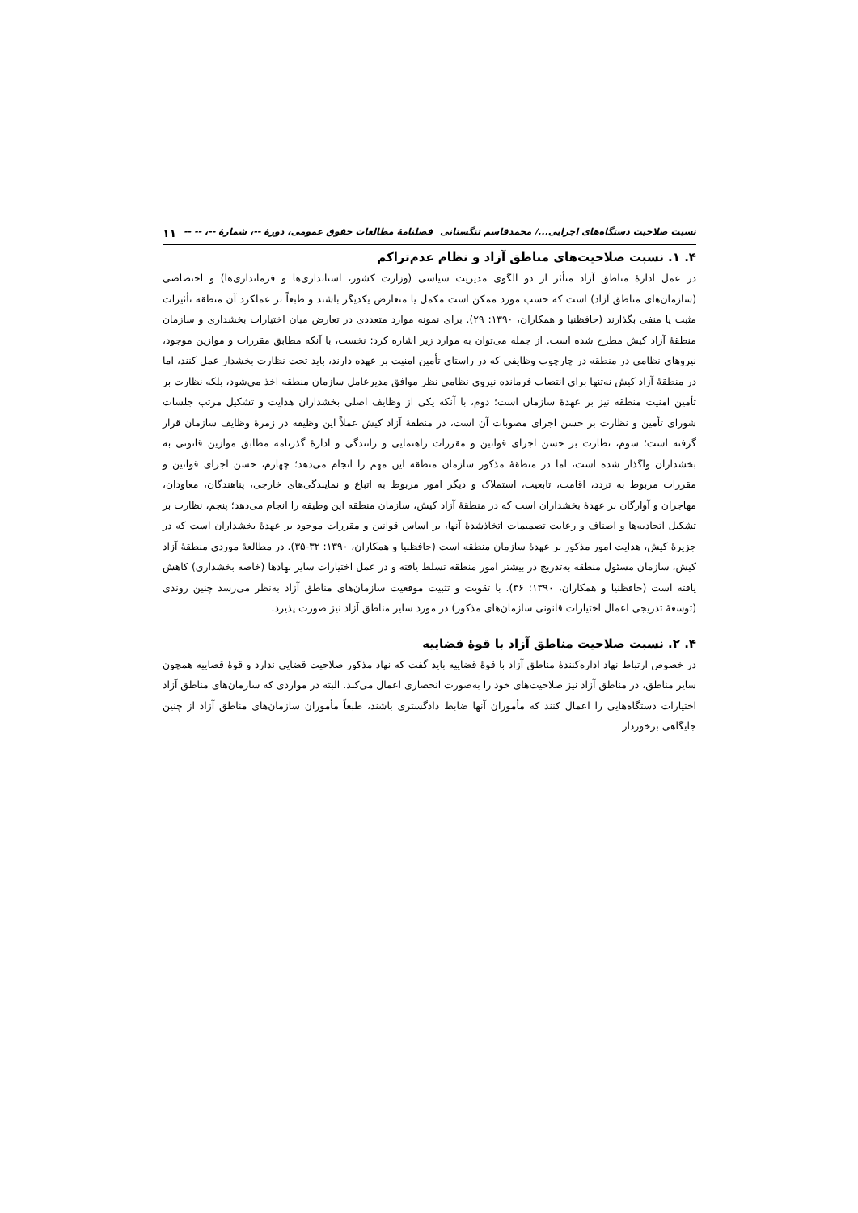نسبت صلاحیت دستگاه‌های اجرایی.../ محمدقاسم تنگستانی فصلنامهٔ مطالعات حقوق عمومی، دورهٔ --، شمارهٔ --، -- -- ۱۱
۴. ۱. نسبت صلاحیت‌های مناطق آزاد و نظام عدم‌تراکم
در عمل ادارهٔ مناطق آزاد متأثر از دو الگوی مدیریت سیاسی (وزارت کشور، استانداری‌ها و فرمانداری‌ها) و اختصاصی (سازمان‌های مناطق آزاد) است که حسب مورد ممکن است مکمل یا متعارض یکدیگر باشند و طبعاً بر عملکرد آن منطقه تأثیرات مثبت یا منفی بگذارند (حافظنیا و همکاران، ۱۳۹۰: ۲۹). برای نمونه موارد متعددی در تعارض میان اختیارات بخشداری و سازمان منطقهٔ آزاد کیش مطرح شده است. از جمله می‌توان به موارد زیر اشاره کرد: نخست، با آنکه مطابق مقررات و موازین موجود، نیروهای نظامی در منطقه در چارچوب وظایفی که در راستای تأمین امنیت بر عهده دارند، باید تحت نظارت بخشدار عمل کنند، اما در منطقهٔ آزاد کیش نه‌تنها برای انتصاب فرمانده نیروی نظامی نظر موافق مدیرعامل سازمان منطقه اخذ می‌شود، بلکه نظارت بر تأمین امنیت منطقه نیز بر عهدهٔ سازمان است؛ دوم، با آنکه یکی از وظایف اصلی بخشداران هدایت و تشکیل مرتب جلسات شورای تأمین و نظارت بر حسن اجرای مصوبات آن است، در منطقهٔ آزاد کیش عملاً این وظیفه در زمرهٔ وظایف سازمان قرار گرفته است؛ سوم، نظارت بر حسن اجرای قوانین و مقررات راهنمایی و رانندگی و ادارهٔ گذرنامه مطابق موازین قانونی به بخشداران واگذار شده است، اما در منطقهٔ مذکور سازمان منطقه این مهم را انجام می‌دهد؛ چهارم، حسن اجرای قوانین و مقررات مربوط به تردد، اقامت، تابعیت، استملاک و دیگر امور مربوط به اتباع و نمایندگی‌های خارجی، پناهندگان، معاودان، مهاجران و آوارگان بر عهدهٔ بخشداران است که در منطقهٔ آزاد کیش، سازمان منطقه این وظیفه را انجام می‌دهد؛ پنجم، نظارت بر تشکیل اتحادیه‌ها و اصناف و رعایت تصمیمات اتخاذشدهٔ آنها، بر اساس قوانین و مقررات موجود بر عهدهٔ بخشداران است که در جزیرهٔ کیش، هدایت امور مذکور بر عهدهٔ سازمان منطقه است (حافظنیا و همکاران، ۱۳۹۰: ۳۲-۳۵). در مطالعهٔ موردی منطقهٔ آزاد کیش، سازمان مسئول منطقه به‌تدریج در بیشتر امور منطقه تسلط یافته و در عمل اختیارات سایر نهادها (خاصه بخشداری) کاهش یافته است (حافظنیا و همکاران، ۱۳۹۰: ۳۶). با تقویت و تثبیت موقعیت سازمان‌های مناطق آزاد به‌نظر می‌رسد چنین روندی (توسعهٔ تدریجی اعمال اختیارات قانونی سازمان‌های مذکور) در مورد سایر مناطق آزاد نیز صورت پذیرد.
۴. ۲. نسبت صلاحیت مناطق آزاد با قوهٔ قضاییه
در خصوص ارتباط نهاد اداره‌کنندهٔ مناطق آزاد با قوهٔ قضاییه باید گفت که نهاد مذکور صلاحیت قضایی ندارد و قوهٔ قضاییه همچون سایر مناطق، در مناطق آزاد نیز صلاحیت‌های خود را به‌صورت انحصاری اعمال می‌کند. البته در مواردی که سازمان‌های مناطق آزاد اختیارات دستگاه‌هایی را اعمال کنند که مأموران آنها ضابط دادگستری باشند، طبعاً مأموران سازمان‌های مناطق آزاد از چنین جایگاهی برخوردار